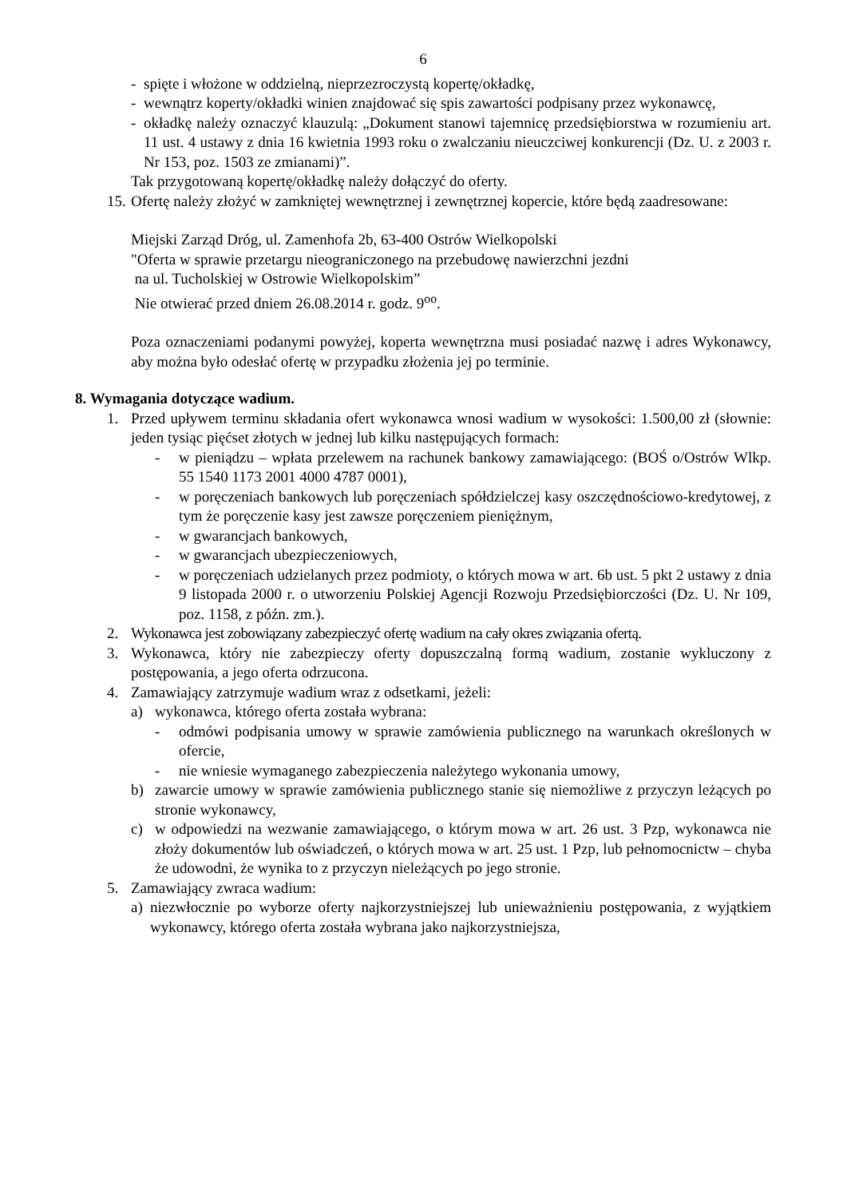6
- spięte i włożone w oddzielną, nieprzezroczystą kopertę/okładkę,
- wewnątrz koperty/okładki winien znajdować się spis zawartości podpisany przez wykonawcę,
- okładkę należy oznaczyć klauzulą: „Dokument stanowi tajemnicę przedsiębiorstwa w rozumieniu art. 11 ust. 4 ustawy z dnia 16 kwietnia 1993 roku o zwalczaniu nieuczciwej konkurencji (Dz. U. z 2003 r. Nr 153, poz. 1503 ze zmianami)”.
Tak przygotowaną kopertę/okładkę należy dołączyć do oferty.
15. Ofertę należy złożyć w zamkniętej wewnętrznej i zewnętrznej kopercie, które będą zaadresowane:
Miejski Zarząd Dróg, ul. Zamenhofa 2b, 63-400 Ostrów Wielkopolski
"Oferta w sprawie przetargu nieograniczonego na przebudowę nawierzchni jezdni
na ul. Tucholskiej w Ostrowie Wielkopolskim”
Nie otwierać przed dniem 26.08.2014 r. godz. 9<sup>oo</sup>.
Poza oznaczeniami podanymi powyżej, koperta wewnętrzna musi posiadać nazwę i adres Wykonawcy, aby można było odesłać ofertę w przypadku złożenia jej po terminie.
8. Wymagania dotyczące wadium.
1. Przed upływem terminu składania ofert wykonawca wnosi wadium w wysokości: 1.500,00 zł (słownie: jeden tysiąc pięćset złotych w jednej lub kilku następujących formach:
- w pieniądzu – wpłata przelewem na rachunek bankowy zamawiającego: (BOŚ o/Ostrów Wlkp. 55 1540 1173 2001 4000 4787 0001),
- w poręczeniach bankowych lub poręczeniach spółdzielczej kasy oszczędnościowo-kredytowej, z tym że poręczenie kasy jest zawsze poręczeniem pieniężnym,
- w gwarancjach bankowych,
- w gwarancjach ubezpieczeniowych,
- w poręczeniach udzielanych przez podmioty, o których mowa w art. 6b ust. 5 pkt 2 ustawy z dnia 9 listopada 2000 r. o utworzeniu Polskiej Agencji Rozwoju Przedsiębiorczości (Dz. U. Nr 109, poz. 1158, z późn. zm.).
2. Wykonawca jest zobowiązany zabezpieczyć ofertę wadium na cały okres związania ofertą.
3. Wykonawca, który nie zabezpieczy oferty dopuszczalną formą wadium, zostanie wykluczony z postępowania, a jego oferta odrzucona.
4. Zamawiający zatrzymuje wadium wraz z odsetkami, jeżeli:
a) wykonawca, którego oferta została wybrana:
- odmówi podpisania umowy w sprawie zamówienia publicznego na warunkach określonych w ofercie,
- nie wniesie wymaganego zabezpieczenia należytego wykonania umowy,
b) zawarcie umowy w sprawie zamówienia publicznego stanie się niemożliwe z przyczyn leżących po stronie wykonawcy,
c) w odpowiedzi na wezwanie zamawiającego, o którym mowa w art. 26 ust. 3 Pzp, wykonawca nie złoży dokumentów lub oświadczeń, o których mowa w art. 25 ust. 1 Pzp, lub pełnomocnictw – chyba że udowodni, że wynika to z przyczyn nieleżących po jego stronie.
5. Zamawiający zwraca wadium:
a) niezwłocznie po wyborze oferty najkorzystniejszej lub unieważnieniu postępowania, z wyjątkiem wykonawcy, którego oferta została wybrana jako najkorzystniejsza,